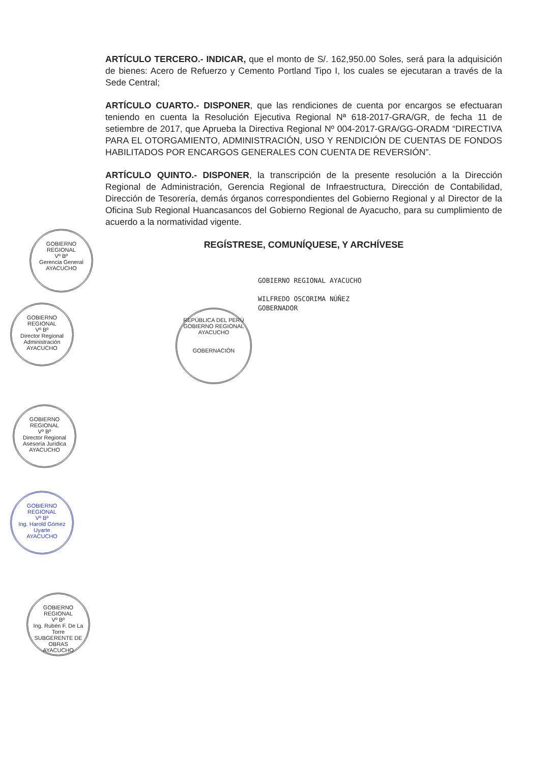ARTÍCULO TERCERO.- INDICAR, que el monto de S/. 162,950.00 Soles, será para la adquisición de bienes: Acero de Refuerzo y Cemento Portland Tipo I, los cuales se ejecutaran a través de la Sede Central;
ARTÍCULO CUARTO.- DISPONER, que las rendiciones de cuenta por encargos se efectuaran teniendo en cuenta la Resolución Ejecutiva Regional Nª 618-2017-GRA/GR, de fecha 11 de setiembre de 2017, que Aprueba la Directiva Regional Nº 004-2017-GRA/GG-ORADM “DIRECTIVA PARA EL OTORGAMIENTO, ADMINISTRACIÓN, USO Y RENDICIÓN DE CUENTAS DE FONDOS HABILITADOS POR ENCARGOS GENERALES CON CUENTA DE REVERSIÓN”.
ARTÍCULO QUINTO.- DISPONER, la transcripción de la presente resolución a la Dirección Regional de Administración, Gerencia Regional de Infraestructura, Dirección de Contabilidad, Dirección de Tesorería, demás órganos correspondientes del Gobierno Regional y al Director de la Oficina Sub Regional Huancasancos del Gobierno Regional de Ayacucho, para su cumplimiento de acuerdo a la normatividad vigente.
REGÍSTRESE, COMUNÍQUESE, Y ARCHÍVESE
GOBIERNO REGIONAL AYACUCHO
WILFREDO OSCORIMA NÚÑEZ
GOBERNADOR
REPÚBLICA DEL PERÚ
GOBIERNO REGIONAL AYACUCHO
GOBERNACIÓN
GOBIERNO REGIONAL
Vº Bº
Gerencia General
AYACUCHO
GOBIERNO REGIONAL
Vº Bº
Director Regional Administración
AYACUCHO
GOBIERNO REGIONAL
Vº Bº
Director Regional Asesoría Jurídica
AYACUCHO
GOBIERNO REGIONAL
Vº Bº
Ing. Harold Gómez Uyarte
AYACUCHO
GOBIERNO REGIONAL
Vº Bº
Ing. Rubén F. De La Torre
SUBGERENTE DE OBRAS
AYACUCHO